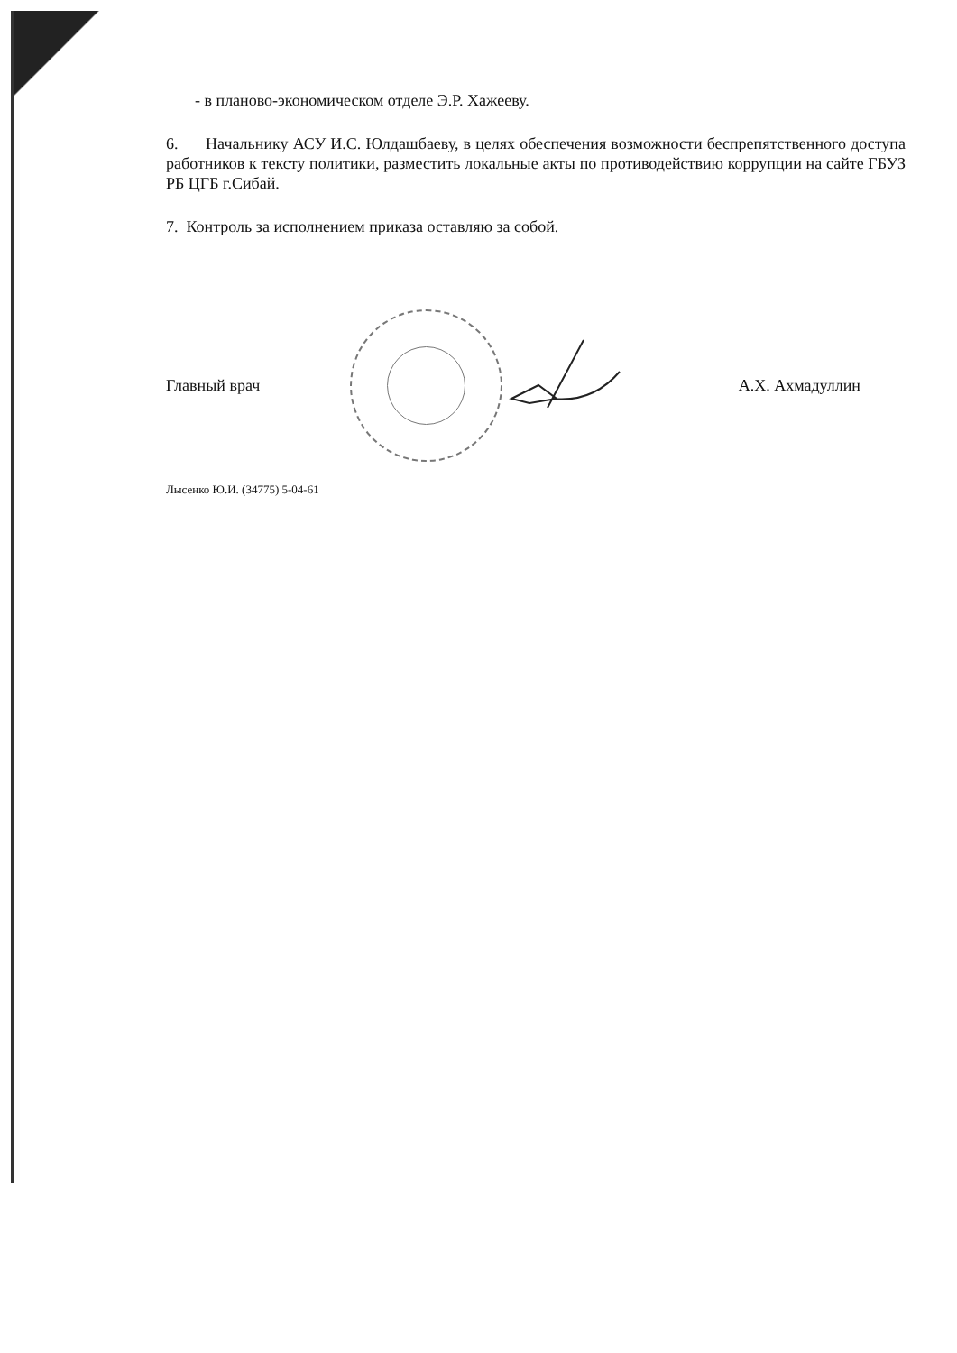- в планово-экономическом отделе Э.Р. Хажееву.
6. Начальнику АСУ И.С. Юлдашбаеву, в целях обеспечения возможности беспрепятственного доступа работников к тексту политики, разместить локальные акты по противодействию коррупции на сайте ГБУЗ РБ ЦГБ г.Сибай.
7. Контроль за исполнением приказа оставляю за собой.
Главный врач А.Х. Ахмадуллин
Лысенко Ю.И. (34775) 5-04-61